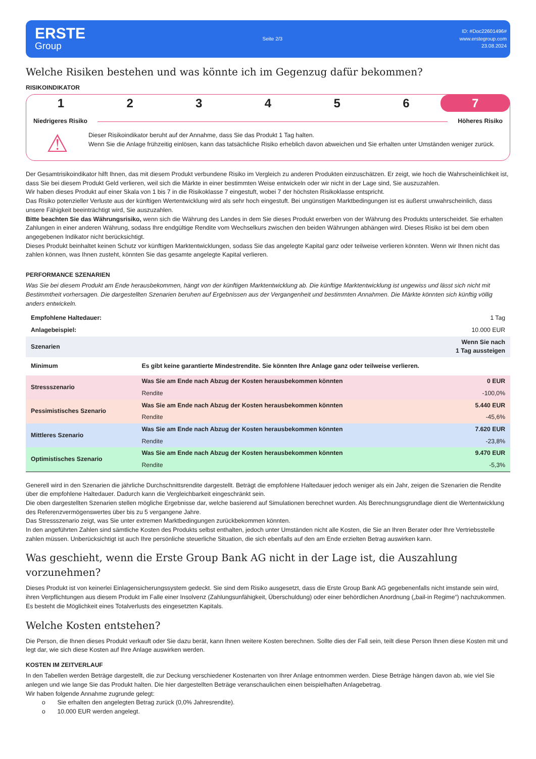ERSTE
Group
Seite 2/3
ID: #Doc22601496#
www.erstegroup.com
23.08.2024
Welche Risiken bestehen und was könnte ich im Gegenzug dafür bekommen?
RISIKOINDIKATOR
1 2 3 4 5 6 7
Niedrigeres Risiko Höheres Risiko
⚠
Dieser Risikoindikator beruht auf der Annahme, dass Sie das Produkt 1 Tag halten.
Wenn Sie die Anlage frühzeitig einlösen, kann das tatsächliche Risiko erheblich davon abweichen und Sie erhalten unter Umständen weniger zurück.
Der Gesamtrisikoindikator hilft Ihnen, das mit diesem Produkt verbundene Risiko im Vergleich zu anderen Produkten einzuschätzen. Er zeigt, wie hoch die Wahrscheinlichkeit ist, dass Sie bei diesem Produkt Geld verlieren, weil sich die Märkte in einer bestimmten Weise entwickeln oder wir nicht in der Lage sind, Sie auszuzahlen.
Wir haben dieses Produkt auf einer Skala von 1 bis 7 in die Risikoklasse 7 eingestuft, wobei 7 der höchsten Risikoklasse entspricht.
Das Risiko potenzieller Verluste aus der künftigen Wertentwicklung wird als sehr hoch eingestuft. Bei ungünstigen Marktbedingungen ist es äußerst unwahrscheinlich, dass unsere Fähigkeit beeinträchtigt wird, Sie auszuzahlen.
Bitte beachten Sie das Währungsrisiko, wenn sich die Währung des Landes in dem Sie dieses Produkt erwerben von der Währung des Produkts unterscheidet. Sie erhalten Zahlungen in einer anderen Währung, sodass Ihre endgültige Rendite vom Wechselkurs zwischen den beiden Währungen abhängen wird. Dieses Risiko ist bei dem oben angegebenen Indikator nicht berücksichtigt.
Dieses Produkt beinhaltet keinen Schutz vor künftigen Marktentwicklungen, sodass Sie das angelegte Kapital ganz oder teilweise verlieren könnten. Wenn wir Ihnen nicht das zahlen können, was Ihnen zusteht, könnten Sie das gesamte angelegte Kapital verlieren.
PERFORMANCE SZENARIEN
Was Sie bei diesem Produkt am Ende herausbekommen, hängt von der künftigen Marktentwicklung ab. Die künftige Marktentwicklung ist ungewiss und lässt sich nicht mit Bestimmtheit vorhersagen. Die dargestellten Szenarien beruhen auf Ergebnissen aus der Vergangenheit und bestimmten Annahmen. Die Märkte könnten sich künftig völlig anders entwickeln.
| Empfohlene Haltedauer: | | 1 Tag |
| Anlagebeispiel: | | 10.000 EUR |
| Szenarien | | Wenn Sie nach 1 Tag aussteigen |
| Minimum | Es gibt keine garantierte Mindestrendite. Sie könnten Ihre Anlage ganz oder teilweise verlieren. | |
| Stressszenario | Was Sie am Ende nach Abzug der Kosten herausbekommen könnten | 0 EUR |
| | Rendite | -100,0% |
| Pessimistisches Szenario | Was Sie am Ende nach Abzug der Kosten herausbekommen könnten | 5.440 EUR |
| | Rendite | -45,6% |
| Mittleres Szenario | Was Sie am Ende nach Abzug der Kosten herausbekommen könnten | 7.620 EUR |
| | Rendite | -23,8% |
| Optimistisches Szenario | Was Sie am Ende nach Abzug der Kosten herausbekommen könnten | 9.470 EUR |
| | Rendite | -5,3% |
Generell wird in den Szenarien die jährliche Durchschnittsrendite dargestellt. Beträgt die empfohlene Haltedauer jedoch weniger als ein Jahr, zeigen die Szenarien die Rendite über die empfohlene Haltedauer. Dadurch kann die Vergleichbarkeit eingeschränkt sein.
Die oben dargestellten Szenarien stellen mögliche Ergebnisse dar, welche basierend auf Simulationen berechnet wurden. Als Berechnungsgrundlage dient die Wertentwicklung des Referenzvermögenswertes über bis zu 5 vergangene Jahre.
Das Stressszenario zeigt, was Sie unter extremen Marktbedingungen zurückbekommen könnten.
In den angeführten Zahlen sind sämtliche Kosten des Produkts selbst enthalten, jedoch unter Umständen nicht alle Kosten, die Sie an Ihren Berater oder Ihre Vertriebsstelle zahlen müssen. Unberücksichtigt ist auch Ihre persönliche steuerliche Situation, die sich ebenfalls auf den am Ende erzielten Betrag auswirken kann.
Was geschieht, wenn die Erste Group Bank AG nicht in der Lage ist, die Auszahlung vorzunehmen?
Dieses Produkt ist von keinerlei Einlagensicherungssystem gedeckt. Sie sind dem Risiko ausgesetzt, dass die Erste Group Bank AG gegebenenfalls nicht imstande sein wird, ihren Verpflichtungen aus diesem Produkt im Falle einer Insolvenz (Zahlungsunfähigkeit, Überschuldung) oder einer behördlichen Anordnung („bail-in Regime“) nachzukommen. Es besteht die Möglichkeit eines Totalverlusts des eingesetzten Kapitals.
Welche Kosten entstehen?
Die Person, die Ihnen dieses Produkt verkauft oder Sie dazu berät, kann Ihnen weitere Kosten berechnen. Sollte dies der Fall sein, teilt diese Person Ihnen diese Kosten mit und legt dar, wie sich diese Kosten auf Ihre Anlage auswirken werden.
KOSTEN IM ZEITVERLAUF
In den Tabellen werden Beträge dargestellt, die zur Deckung verschiedener Kostenarten von Ihrer Anlage entnommen werden. Diese Beträge hängen davon ab, wie viel Sie anlegen und wie lange Sie das Produkt halten. Die hier dargestellten Beträge veranschaulichen einen beispielhaften Anlagebetrag.
Wir haben folgende Annahme zugrunde gelegt:
o Sie erhalten den angelegten Betrag zurück (0,0% Jahresrendite).
o 10.000 EUR werden angelegt.